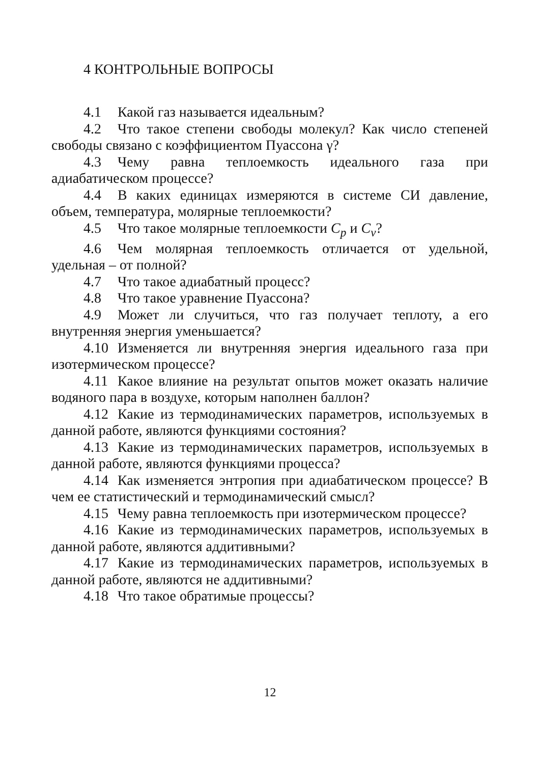4 КОНТРОЛЬНЫЕ ВОПРОСЫ
4.1 Какой газ называется идеальным?
4.2 Что такое степени свободы молекул? Как число степеней свободы связано с коэффициентом Пуассона γ?
4.3 Чему равна теплоемкость идеального газа при адиабатическом процессе?
4.4 В каких единицах измеряются в системе СИ давление, объем, температура, молярные теплоемкости?
4.5 Что такое молярные теплоемкости C<sub>p</sub> и C<sub>v</sub>?
4.6 Чем молярная теплоемкость отличается от удельной, удельная – от полной?
4.7 Что такое адиабатный процесс?
4.8 Что такое уравнение Пуассона?
4.9 Может ли случиться, что газ получает теплоту, а его внутренняя энергия уменьшается?
4.10 Изменяется ли внутренняя энергия идеального газа при изотермическом процессе?
4.11 Какое влияние на результат опытов может оказать наличие водяного пара в воздухе, которым наполнен баллон?
4.12 Какие из термодинамических параметров, используемых в данной работе, являются функциями состояния?
4.13 Какие из термодинамических параметров, используемых в данной работе, являются функциями процесса?
4.14 Как изменяется энтропия при адиабатическом процессе? В чем ее статистический и термодинамический смысл?
4.15 Чему равна теплоемкость при изотермическом процессе?
4.16 Какие из термодинамических параметров, используемых в данной работе, являются аддитивными?
4.17 Какие из термодинамических параметров, используемых в данной работе, являются не аддитивными?
4.18 Что такое обратимые процессы?
12